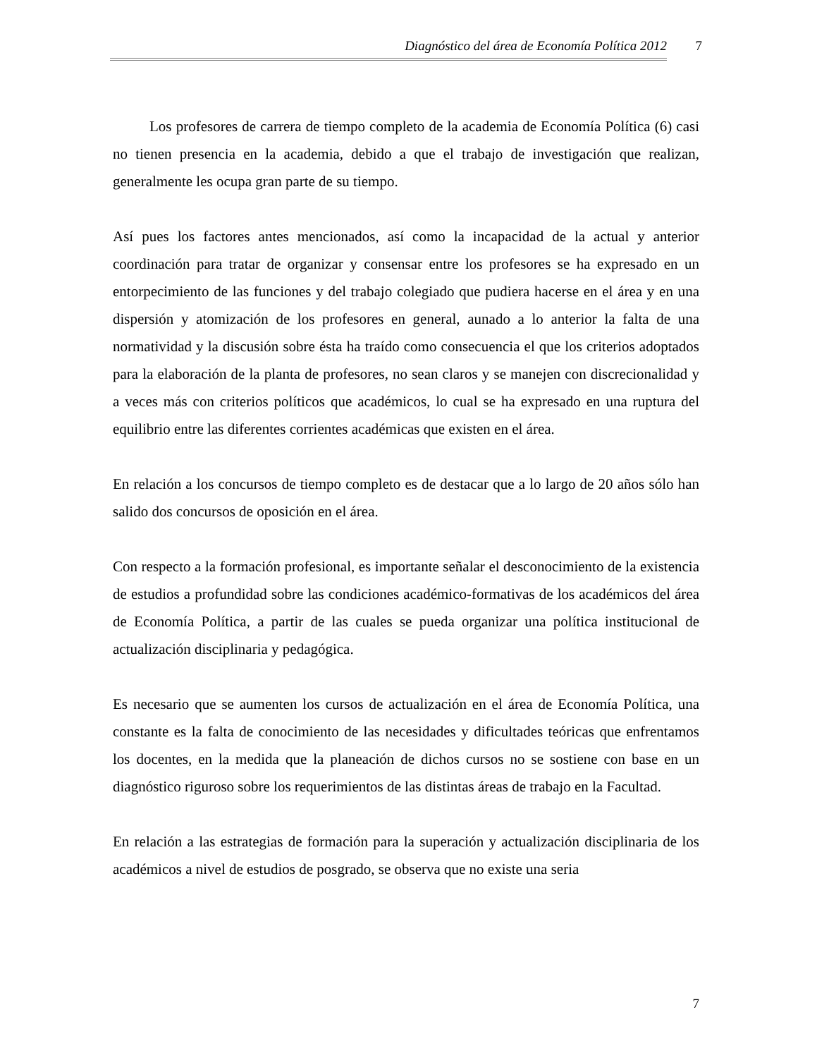Diagnóstico del área de Economía Política 2012 7
Los profesores de carrera de tiempo completo de la academia de Economía Política (6) casi no tienen presencia en la academia, debido a que el trabajo de investigación que realizan, generalmente les ocupa gran parte de su tiempo.
Así pues los factores antes mencionados, así como la incapacidad de la actual y anterior coordinación para tratar de organizar y consensar entre los profesores se ha expresado en un entorpecimiento de las funciones y del trabajo colegiado que pudiera hacerse en el área y en una dispersión y atomización de los profesores en general, aunado a lo anterior la falta de una normatividad y la discusión sobre ésta ha traído como consecuencia el que los criterios adoptados para la elaboración de la planta de profesores, no sean claros y se manejen con discrecionalidad y a veces más con criterios políticos que académicos, lo cual se ha expresado en una ruptura del equilibrio entre las diferentes corrientes académicas que existen en el área.
En relación a los concursos de tiempo completo es de destacar que a lo largo de 20 años sólo han salido dos concursos de oposición en el área.
Con respecto a la formación profesional, es importante señalar el desconocimiento de la existencia de estudios a profundidad sobre las condiciones académico-formativas de los académicos del área de Economía Política, a partir de las cuales se pueda organizar una política institucional de actualización disciplinaria y pedagógica.
Es necesario que se aumenten los cursos de actualización en el área de Economía Política, una constante es la falta de conocimiento de las necesidades y dificultades teóricas que enfrentamos los docentes, en la medida que la planeación de dichos cursos no se sostiene con base en un diagnóstico riguroso sobre los requerimientos de las distintas áreas de trabajo en la Facultad.
En relación a las estrategias de formación para la superación y actualización disciplinaria de los académicos a nivel de estudios de posgrado, se observa que no existe una seria
7